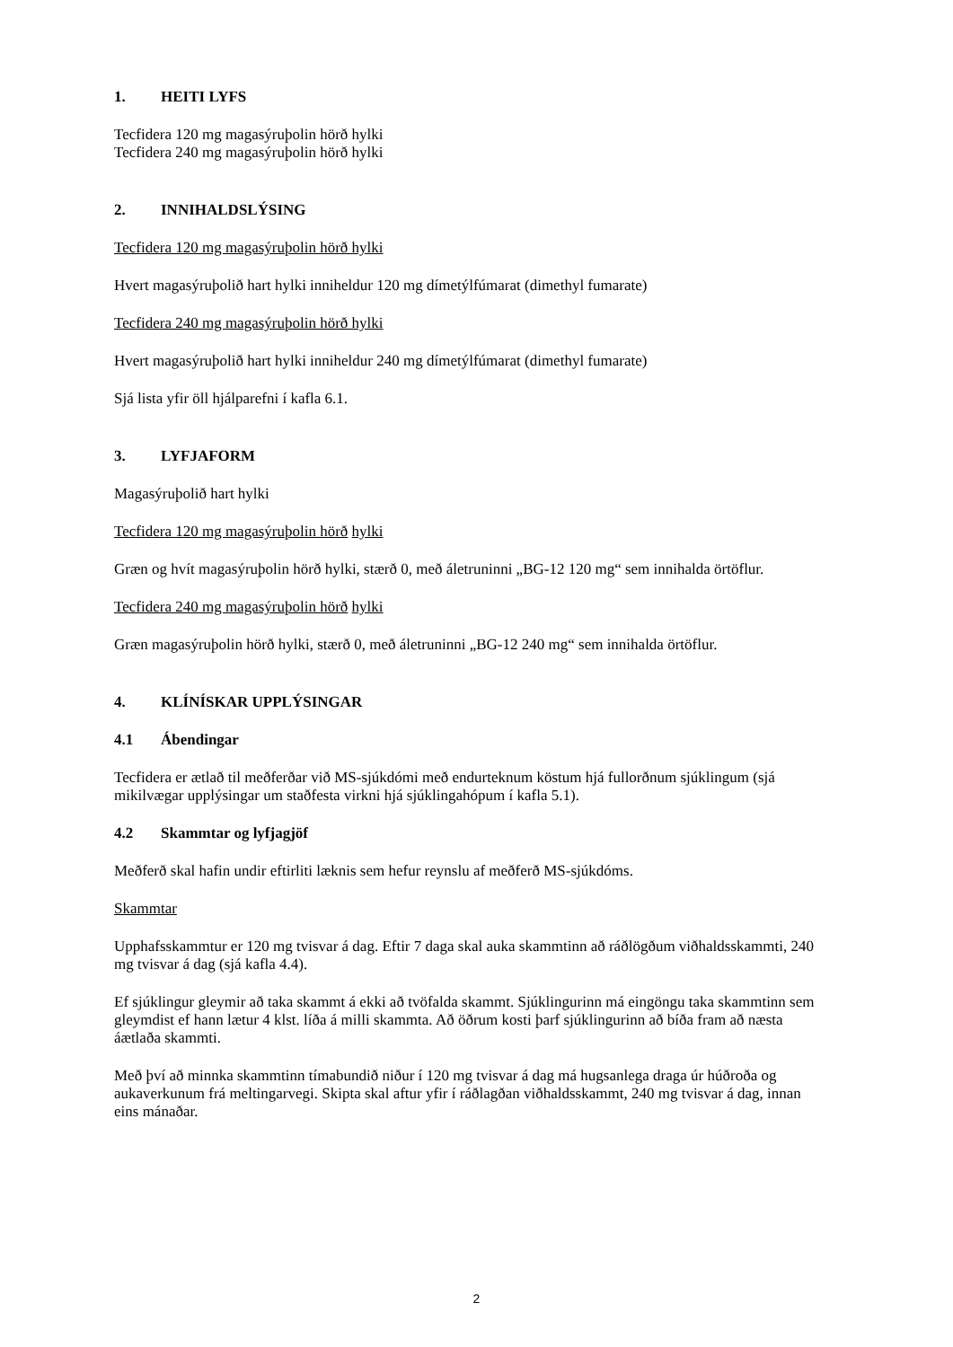1. HEITI LYFS
Tecfidera 120 mg magasýruþolin hörð hylki
Tecfidera 240 mg magasýruþolin hörð hylki
2. INNIHALDSLÝSING
Tecfidera 120 mg magasýruþolin hörð hylki
Hvert magasýruþolið hart hylki inniheldur 120 mg dímetýlfúmarat (dimethyl fumarate)
Tecfidera 240 mg magasýruþolin hörð hylki
Hvert magasýruþolið hart hylki inniheldur 240 mg dímetýlfúmarat (dimethyl fumarate)
Sjá lista yfir öll hjálparefni í kafla 6.1.
3. LYFJAFORM
Magasýruþolið hart hylki
Tecfidera 120 mg magasýruþolin hörð hylki
Græn og hvít magasýruþolin hörð hylki, stærð 0, með áletruninni „BG-12 120 mg“ sem innihalda örtöflur.
Tecfidera 240 mg magasýruþolin hörð hylki
Græn magasýruþolin hörð hylki, stærð 0, með áletruninni „BG-12 240 mg“ sem innihalda örtöflur.
4. KLÍNÍSKAR UPPLÝSINGAR
4.1 Ábendingar
Tecfidera er ætlað til meðferðar við MS-sjúkdómi með endurteknum köstum hjá fullorðnum sjúklingum (sjá mikilvægar upplýsingar um staðfesta virkni hjá sjúklingahópum í kafla 5.1).
4.2 Skammtar og lyfjagjöf
Meðferð skal hafin undir eftirliti læknis sem hefur reynslu af meðferð MS-sjúkdóms.
Skammtar
Upphafsskammtur er 120 mg tvisvar á dag. Eftir 7 daga skal auka skammtinn að ráðlögðum viðhaldsskammti, 240 mg tvisvar á dag (sjá kafla 4.4).
Ef sjúklingur gleymir að taka skammt á ekki að tvöfalda skammt. Sjúklingurinn má eingöngu taka skammtinn sem gleymdist ef hann lætur 4 klst. líða á milli skammta. Að öðrum kosti þarf sjúklingurinn að bíða fram að næsta áætlaða skammti.
Með því að minnka skammtinn tímabundið niður í 120 mg tvisvar á dag má hugsanlega draga úr húðroða og aukaverkunum frá meltingarvegi. Skipta skal aftur yfir í ráðlagðan viðhaldsskammt, 240 mg tvisvar á dag, innan eins mánaðar.
2